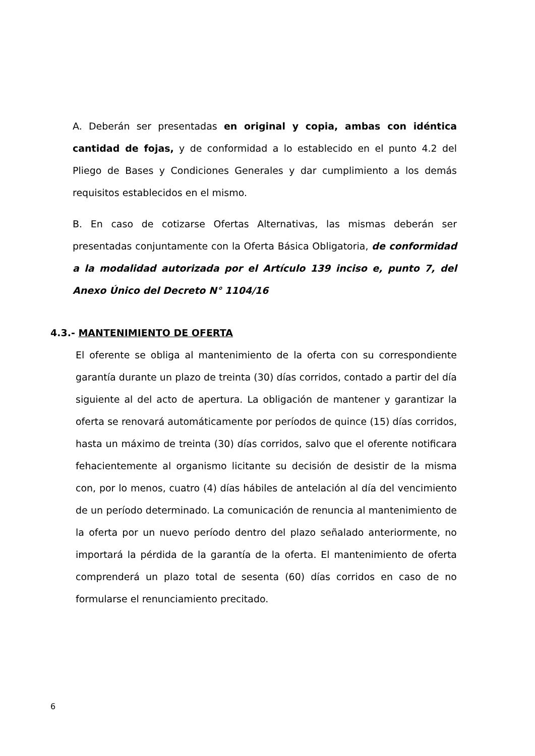A. Deberán ser presentadas en original y copia, ambas con idéntica cantidad de fojas, y de conformidad a lo establecido en el punto 4.2 del Pliego de Bases y Condiciones Generales y dar cumplimiento a los demás requisitos establecidos en el mismo.
B. En caso de cotizarse Ofertas Alternativas, las mismas deberán ser presentadas conjuntamente con la Oferta Básica Obligatoria, de conformidad a la modalidad autorizada por el Artículo 139 inciso e, punto 7, del Anexo Único del Decreto N° 1104/16
4.3.- MANTENIMIENTO DE OFERTA
El oferente se obliga al mantenimiento de la oferta con su correspondiente garantía durante un plazo de treinta (30) días corridos, contado a partir del día siguiente al del acto de apertura. La obligación de mantener y garantizar la oferta se renovará automáticamente por períodos de quince (15) días corridos, hasta un máximo de treinta (30) días corridos, salvo que el oferente notificara fehacientemente al organismo licitante su decisión de desistir de la misma con, por lo menos, cuatro (4) días hábiles de antelación al día del vencimiento de un período determinado. La comunicación de renuncia al mantenimiento de la oferta por un nuevo período dentro del plazo señalado anteriormente, no importará la pérdida de la garantía de la oferta. El mantenimiento de oferta comprenderá un plazo total de sesenta (60) días corridos en caso de no formularse el renunciamiento precitado.
6